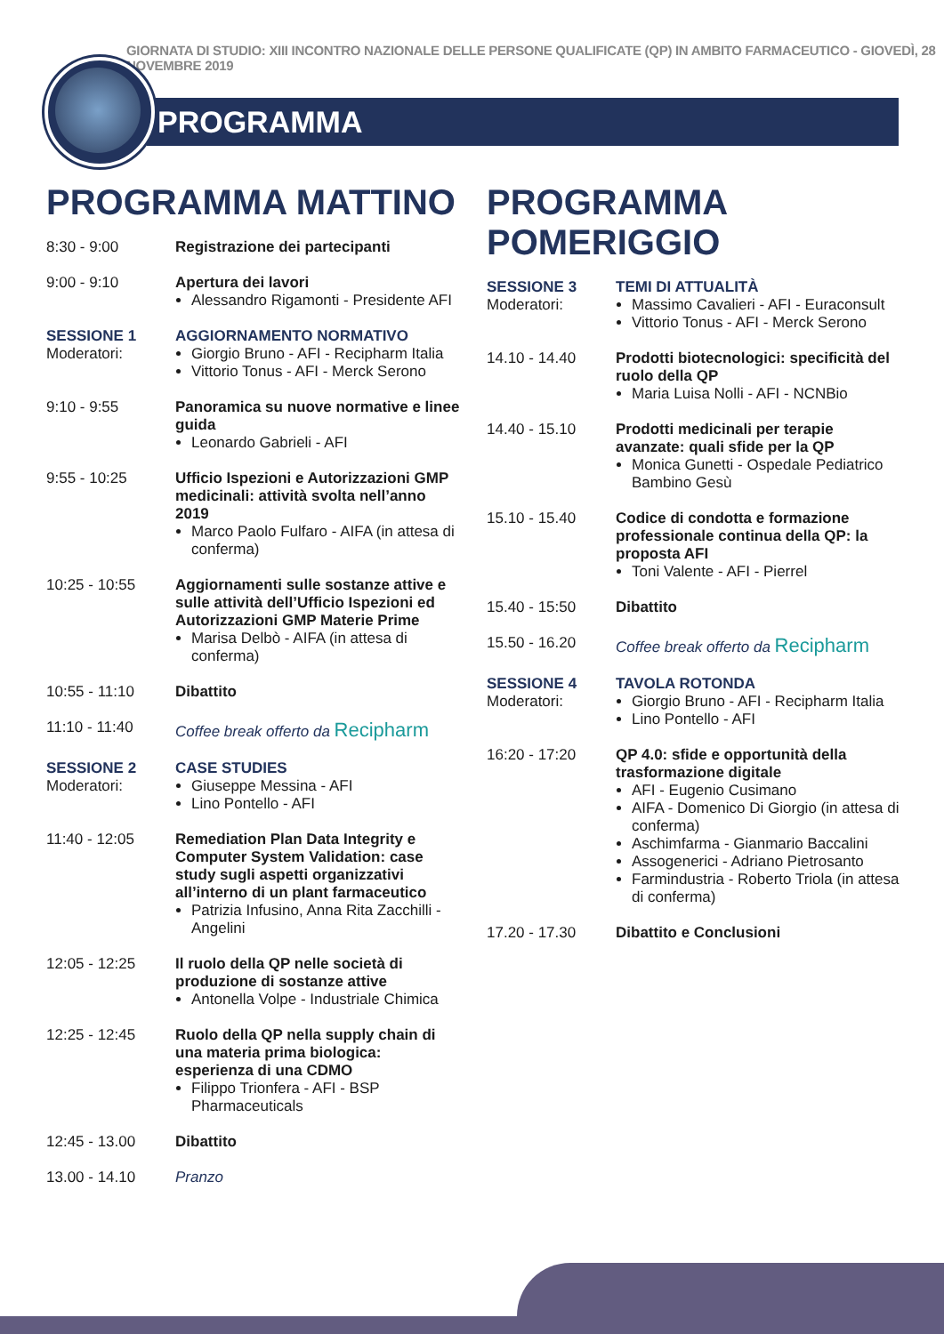GIORNATA DI STUDIO: XIII INCONTRO NAZIONALE DELLE PERSONE QUALIFICATE (QP) IN AMBITO FARMACEUTICO - GIOVEDÌ, 28 NOVEMBRE 2019
PROGRAMMA
PROGRAMMA MATTINO
| 8:30 - 9:00 | Registrazione dei partecipanti |
| 9:00 - 9:10 | Apertura dei lavori Alessandro Rigamonti - Presidente AFI |
| SESSIONE 1 Moderatori: | AGGIORNAMENTO NORMATIVO Giorgio Bruno - AFI - Recipharm Italia Vittorio Tonus - AFI - Merck Serono |
| 9:10 - 9:55 | Panoramica su nuove normative e linee guida Leonardo Gabrieli - AFI |
| 9:55 - 10:25 | Ufficio Ispezioni e Autorizzazioni GMP medicinali: attività svolta nell’anno 2019 Marco Paolo Fulfaro - AIFA (in attesa di conferma) |
| 10:25 - 10:55 | Aggiornamenti sulle sostanze attive e sulle attività dell’Ufficio Ispezioni ed Autorizzazioni GMP Materie Prime Marisa Delbò - AIFA (in attesa di conferma) |
| 10:55 - 11:10 | Dibattito |
| 11:10 - 11:40 | Coffee break offerto da Recipharm |
| SESSIONE 2 Moderatori: | CASE STUDIES Giuseppe Messina - AFI Lino Pontello - AFI |
| 11:40 - 12:05 | Remediation Plan Data Integrity e Computer System Validation: case study sugli aspetti organizzativi all’interno di un plant farmaceutico Patrizia Infusino, Anna Rita Zacchilli - Angelini |
| 12:05 - 12:25 | Il ruolo della QP nelle società di produzione di sostanze attive Antonella Volpe - Industriale Chimica |
| 12:25 - 12:45 | Ruolo della QP nella supply chain di una materia prima biologica: esperienza di una CDMO Filippo Trionfera - AFI - BSP Pharmaceuticals |
| 12:45 - 13.00 | Dibattito |
| 13.00 - 14.10 | Pranzo |
PROGRAMMA POMERIGGIO
| SESSIONE 3 Moderatori: | TEMI DI ATTUALITÀ Massimo Cavalieri - AFI - Euraconsult Vittorio Tonus - AFI - Merck Serono |
| 14.10 - 14.40 | Prodotti biotecnologici: specificità del ruolo della QP Maria Luisa Nolli - AFI - NCNBio |
| 14.40 - 15.10 | Prodotti medicinali per terapie avanzate: quali sfide per la QP Monica Gunetti - Ospedale Pediatrico Bambino Gesù |
| 15.10 - 15.40 | Codice di condotta e formazione professionale continua della QP: la proposta AFI Toni Valente - AFI - Pierrel |
| 15.40 - 15:50 | Dibattito |
| 15.50 - 16.20 | Coffee break offerto da Recipharm |
| SESSIONE 4 Moderatori: | TAVOLA ROTONDA Giorgio Bruno - AFI - Recipharm Italia Lino Pontello - AFI |
| 16:20 - 17:20 | QP 4.0: sfide e opportunità della trasformazione digitale AFI - Eugenio Cusimano AIFA - Domenico Di Giorgio (in attesa di conferma) Aschimfarma - Gianmario Baccalini Assogenerici - Adriano Pietrosanto Farmindustria - Roberto Triola (in attesa di conferma) |
| 17.20 - 17.30 | Dibattito e Conclusioni |